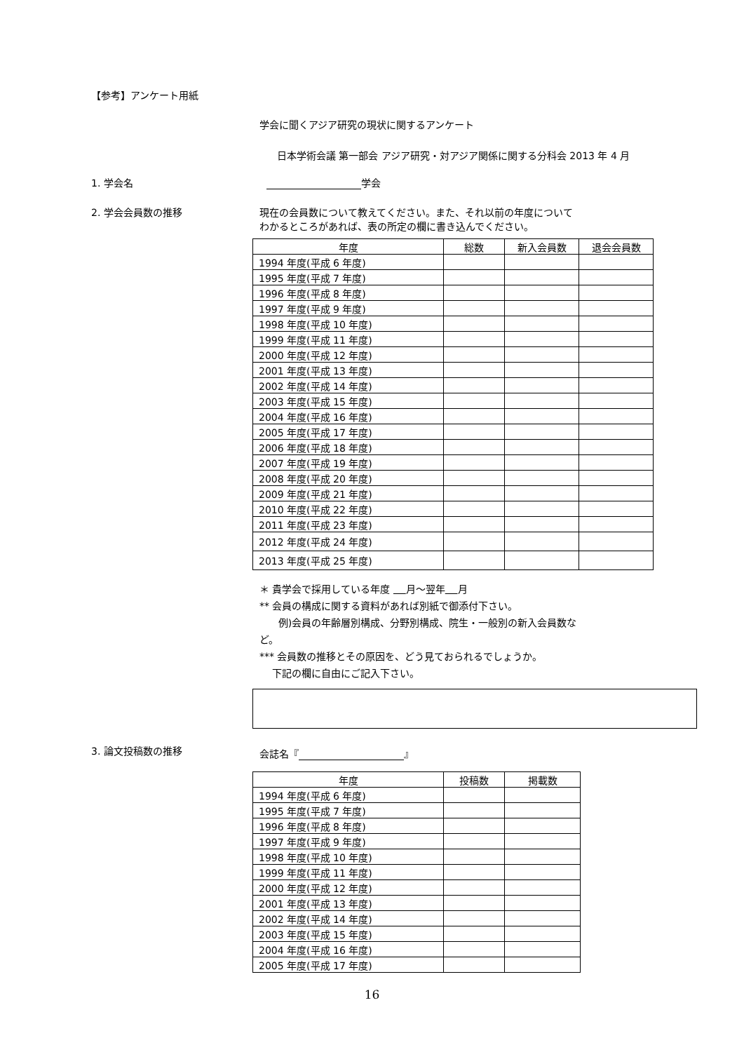【参考】アンケート用紙
学会に聞くアジア研究の現状に関するアンケート
日本学術会議 第一部会 アジア研究・対アジア関係に関する分科会 2013 年 4 月
1. 学会名 学会
2. 学会会員数の推移
現在の会員数について教えてください。また、それ以前の年度について
わかるところがあれば、表の所定の欄に書き込んでください。
| 年度 | 総数 | 新入会員数 | 退会会員数 |
| --- | --- | --- | --- |
| 1994 年度(平成 6 年度) | | | |
| 1995 年度(平成 7 年度) | | | |
| 1996 年度(平成 8 年度) | | | |
| 1997 年度(平成 9 年度) | | | |
| 1998 年度(平成 10 年度) | | | |
| 1999 年度(平成 11 年度) | | | |
| 2000 年度(平成 12 年度) | | | |
| 2001 年度(平成 13 年度) | | | |
| 2002 年度(平成 14 年度) | | | |
| 2003 年度(平成 15 年度) | | | |
| 2004 年度(平成 16 年度) | | | |
| 2005 年度(平成 17 年度) | | | |
| 2006 年度(平成 18 年度) | | | |
| 2007 年度(平成 19 年度) | | | |
| 2008 年度(平成 20 年度) | | | |
| 2009 年度(平成 21 年度) | | | |
| 2010 年度(平成 22 年度) | | | |
| 2011 年度(平成 23 年度) | | | |
| 2012 年度(平成 24 年度) | | | |
| 2013 年度(平成 25 年度) | | | |
＊ 貴学会で採用している年度 月～翌年 月
** 会員の構成に関する資料があれば別紙で御添付下さい。
例)会員の年齢層別構成、分野別構成、院生・一般別の新入会員数な
ど。
*** 会員数の推移とその原因を、どう見ておられるでしょうか。
下記の欄に自由にご記入下さい。
3. 論文投稿数の推移 会誌名『 』
| 年度 | 投稿数 | 掲載数 |
| --- | --- | --- |
| 1994 年度(平成 6 年度) | | |
| 1995 年度(平成 7 年度) | | |
| 1996 年度(平成 8 年度) | | |
| 1997 年度(平成 9 年度) | | |
| 1998 年度(平成 10 年度) | | |
| 1999 年度(平成 11 年度) | | |
| 2000 年度(平成 12 年度) | | |
| 2001 年度(平成 13 年度) | | |
| 2002 年度(平成 14 年度) | | |
| 2003 年度(平成 15 年度) | | |
| 2004 年度(平成 16 年度) | | |
| 2005 年度(平成 17 年度) | | |
16